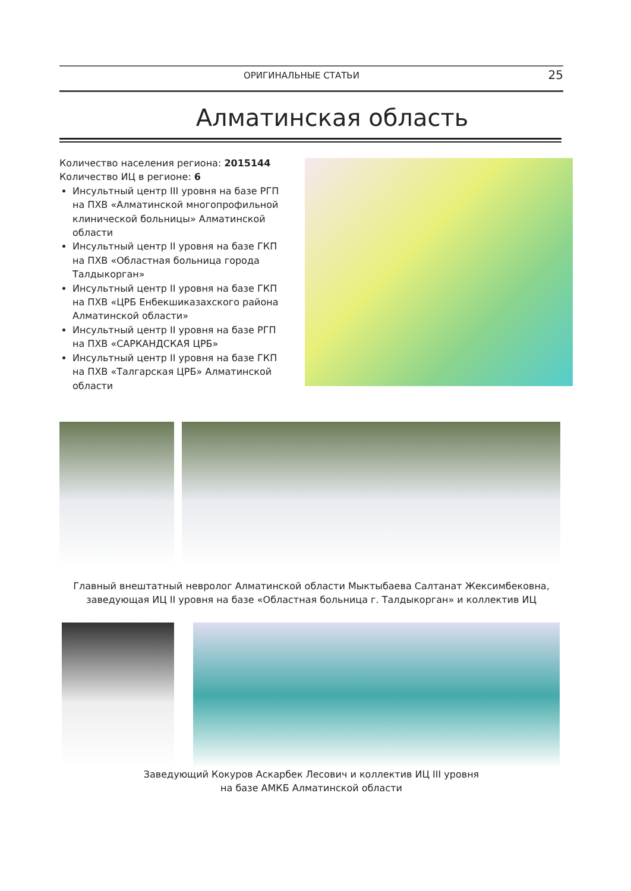ОРИГИНАЛЬНЫЕ СТАТЬИ 25
Алматинская область
Количество населения региона: 2015144
Количество ИЦ в регионе: 6
Инсультный центр III уровня на базе РГП на ПХВ «Алматинской многопрофильной клинической больницы» Алматинской области
Инсультный центр II уровня на базе ГКП на ПХВ «Областная больница города Талдыкорган»
Инсультный центр II уровня на базе ГКП на ПХВ «ЦРБ Енбекшиказахского района Алматинской области»
Инсультный центр II уровня на базе РГП на ПХВ «САРКАНДСКАЯ ЦРБ»
Инсультный центр II уровня на базе ГКП на ПХВ «Талгарская ЦРБ» Алматинской области
Главный внештатный невролог Алматинской области Мыктыбаева Салтанат Жексимбековна,
заведующая ИЦ II уровня на базе «Областная больница г. Талдыкорган» и коллектив ИЦ
Заведующий Кокуров Аскарбек Лесович и коллектив ИЦ III уровня
на базе АМКБ Алматинской области